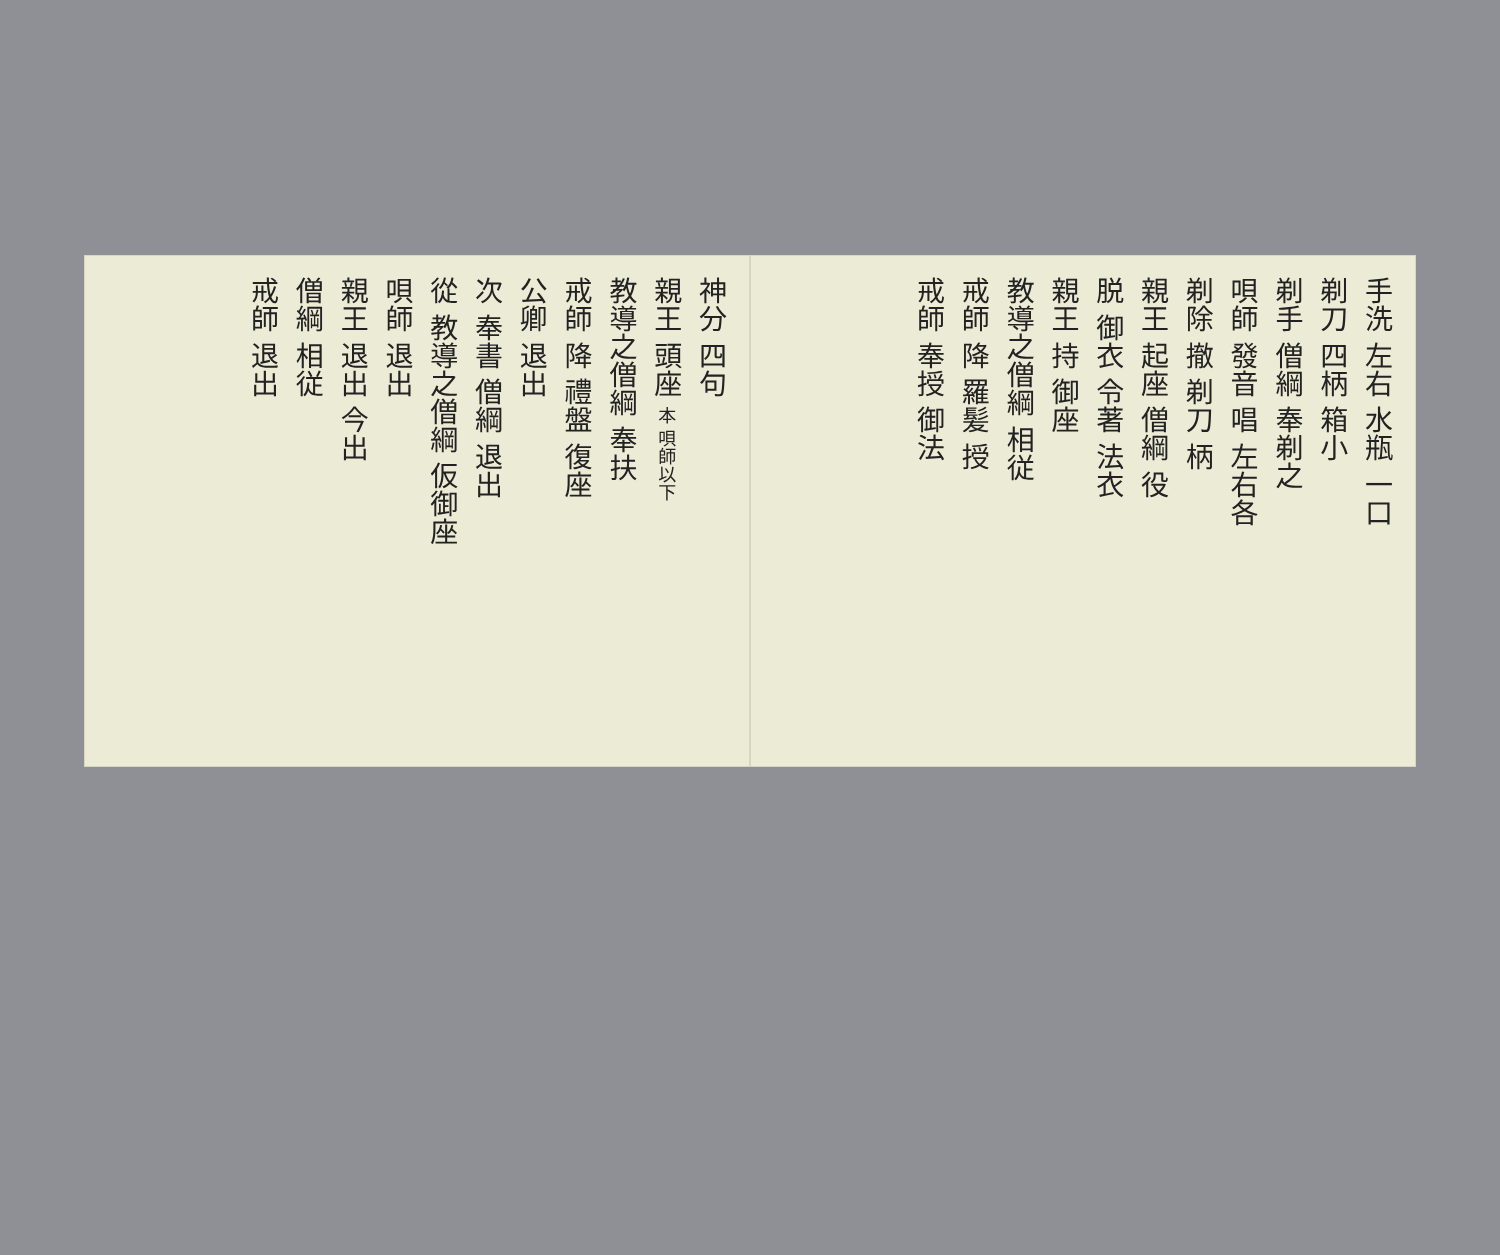神分 四句
親王 頭座 本 唄師以下
教導之僧綱 奉扶
戒師 降 禮盤 復座
公卿 退出
次 奉書 僧綱 退出
從 教導之僧綱 仮御座
唄師 退出
親王 退出 今出
僧綱 相従
戒師 退出
手洗 左右 水瓶 一口
剃刀 四柄 箱小
剃手 僧綱 奉剃之
唄師 發音 唱 左右各
剃除 撤 剃刀 柄
親王 起座 僧綱 役
脱 御衣 令著 法衣
親王 持 御座
教導之僧綱 相従
戒師 降 羅髪 授
戒師 奉授 御法